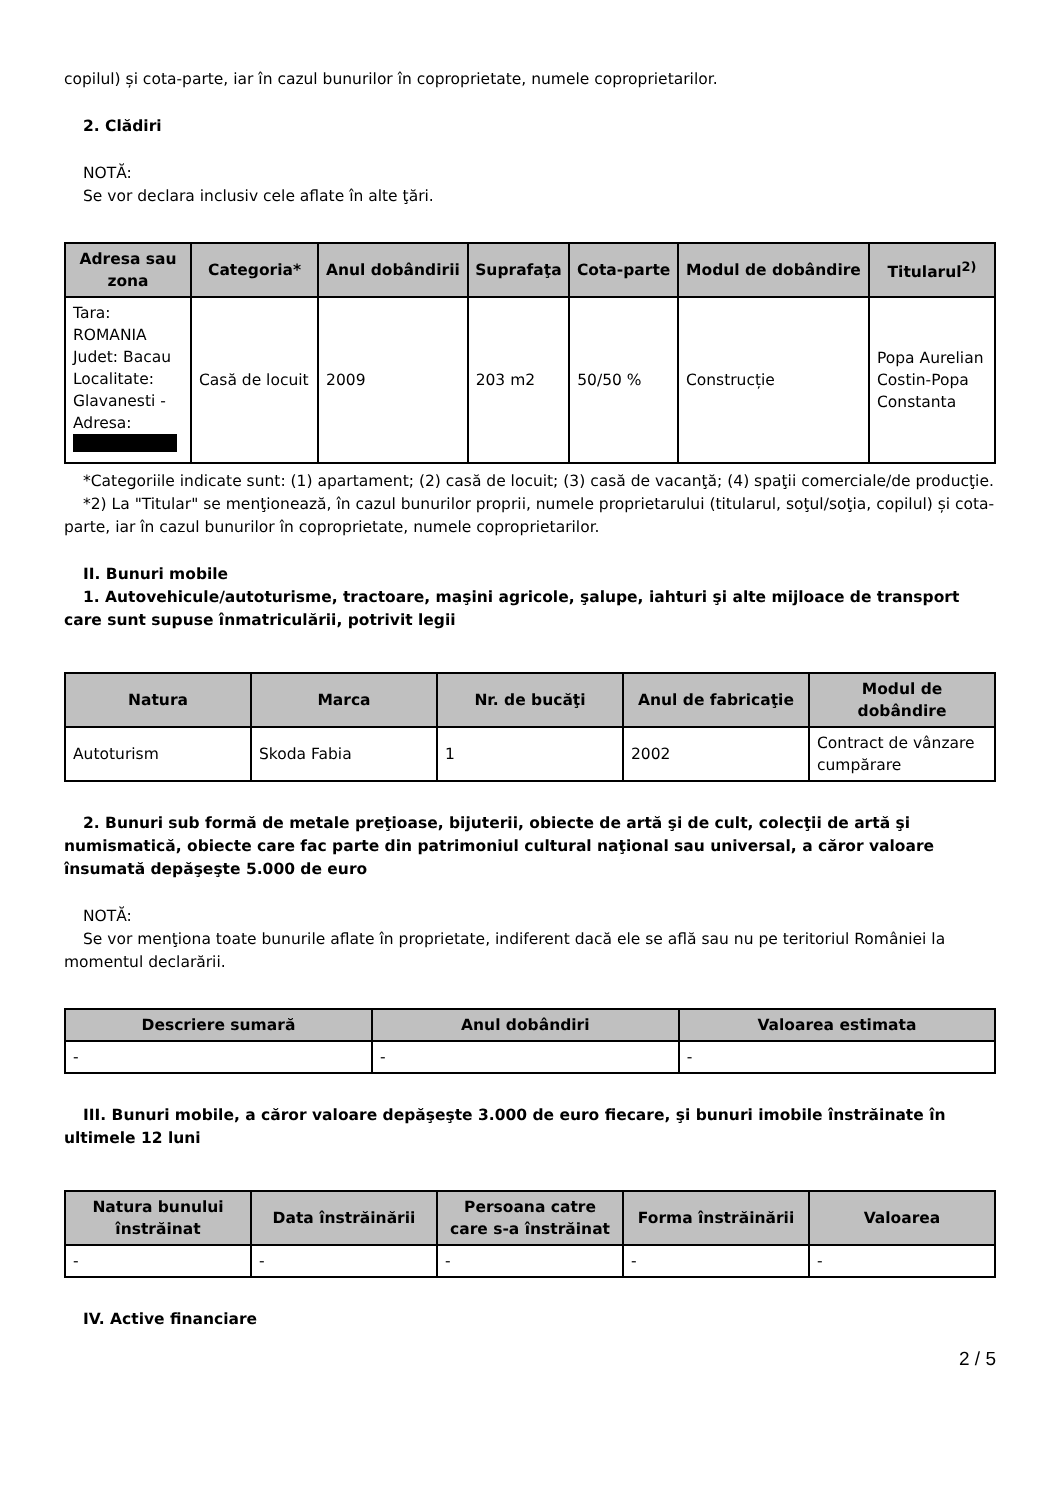copilul) și cota-parte, iar în cazul bunurilor în coproprietate, numele coproprietarilor.
2. Clădiri
NOTĂ:
Se vor declara inclusiv cele aflate în alte ţări.
| Adresa sau zona | Categoria* | Anul dobândirii | Suprafaţa | Cota-parte | Modul de dobândire | Titularul<sup>2)</sup> |
| --- | --- | --- | --- | --- | --- | --- |
| Tara: ROMANIA Judet: Bacau Localitate: Glavanesti - Adresa: | Casă de locuit | 2009 | 203 m2 | 50/50 % | Construcție | Popa Aurelian Costin-Popa Constanta |
*Categoriile indicate sunt: (1) apartament; (2) casă de locuit; (3) casă de vacanţă; (4) spaţii comerciale/de producţie.
*2) La "Titular" se menţionează, în cazul bunurilor proprii, numele proprietarului (titularul, soţul/soţia, copilul) și cota-parte, iar în cazul bunurilor în coproprietate, numele coproprietarilor.
II. Bunuri mobile
1. Autovehicule/autoturisme, tractoare, maşini agricole, şalupe, iahturi şi alte mijloace de transport care sunt supuse înmatriculării, potrivit legii
| Natura | Marca | Nr. de bucăţi | Anul de fabricaţie | Modul de dobândire |
| --- | --- | --- | --- | --- |
| Autoturism | Skoda Fabia | 1 | 2002 | Contract de vânzare cumpărare |
2. Bunuri sub formă de metale preţioase, bijuterii, obiecte de artă şi de cult, colecţii de artă şi numismatică, obiecte care fac parte din patrimoniul cultural naţional sau universal, a căror valoare însumată depăşeşte 5.000 de euro
NOTĂ:
Se vor menţiona toate bunurile aflate în proprietate, indiferent dacă ele se află sau nu pe teritoriul României la momentul declarării.
| Descriere sumară | Anul dobândiri | Valoarea estimata |
| --- | --- | --- |
| - | - | - |
III. Bunuri mobile, a căror valoare depăşeşte 3.000 de euro fiecare, şi bunuri imobile înstrăinate în ultimele 12 luni
| Natura bunului înstrăinat | Data înstrăinării | Persoana catre care s-a înstrăinat | Forma înstrăinării | Valoarea |
| --- | --- | --- | --- | --- |
| - | - | - | - | - |
IV. Active financiare
2 / 5